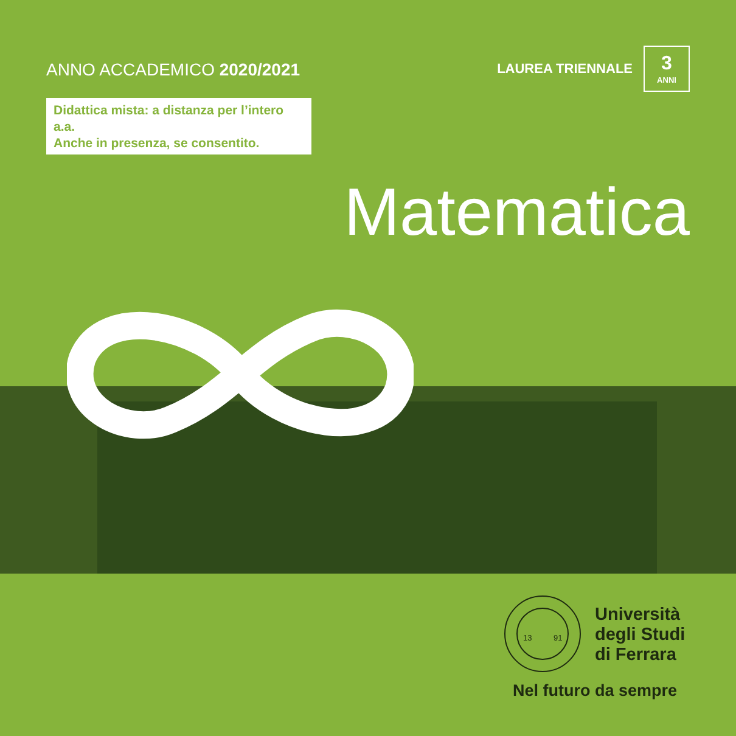ANNO ACCADEMICO 2020/2021
LAUREA TRIENNALE
3
ANNI
Didattica mista: a distanza per l’intero a.a.
Anche in presenza, se consentito.
Matematica
13
91
Università
degli Studi
di Ferrara
Nel futuro da sempre